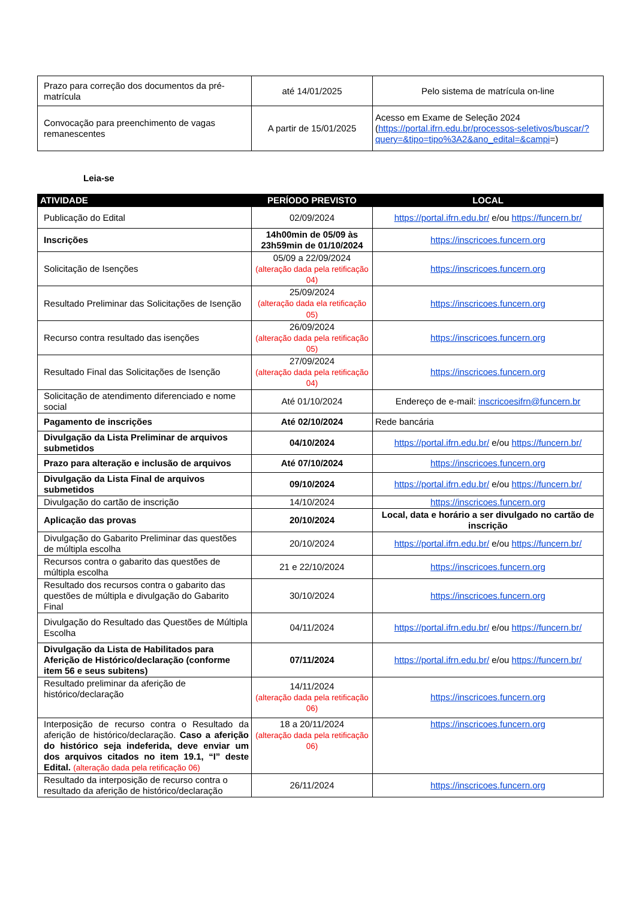| Prazo para correção dos documentos da pré-matrícula | até 14/01/2025 | Pelo sistema de matrícula on-line |
| Convocação para preenchimento de vagas remanescentes | A partir de 15/01/2025 | Acesso em Exame de Seleção 2024 ( https://portal.ifrn.edu.br/processos-seletivos/buscar/?query=&tipo=tipo%3A2&ano_edital=&campi =) |
Leia-se
| ATIVIDADE | PERÍODO PREVISTO | LOCAL |
| --- | --- | --- |
| Publicação do Edital | 02/09/2024 | https://portal.ifrn.edu.br/ e/ou https://funcern.br/ |
| Inscrições | 14h00min de 05/09 às 23h59min de 01/10/2024 | https://inscricoes.funcern.org |
| Solicitação de Isenções | 05/09 a 22/09/2024 (alteração dada pela retificação 04) | https://inscricoes.funcern.org |
| Resultado Preliminar das Solicitações de Isenção | 25/09/2024 (alteração dada ela retificação 05) | https://inscricoes.funcern.org |
| Recurso contra resultado das isenções | 26/09/2024 (alteração dada pela retificação 05) | https://inscricoes.funcern.org |
| Resultado Final das Solicitações de Isenção | 27/09/2024 (alteração dada pela retificação 04) | https://inscricoes.funcern.org |
| Solicitação de atendimento diferenciado e nome social | Até 01/10/2024 | Endereço de e-mail: inscricoesifrn@funcern.br |
| Pagamento de inscrições | Até 02/10/2024 | Rede bancária |
| Divulgação da Lista Preliminar de arquivos submetidos | 04/10/2024 | https://portal.ifrn.edu.br/ e/ou https://funcern.br/ |
| Prazo para alteração e inclusão de arquivos | Até 07/10/2024 | https://inscricoes.funcern.org |
| Divulgação da Lista Final de arquivos submetidos | 09/10/2024 | https://portal.ifrn.edu.br/ e/ou https://funcern.br/ |
| Divulgação do cartão de inscrição | 14/10/2024 | https://inscricoes.funcern.org |
| Aplicação das provas | 20/10/2024 | Local, data e horário a ser divulgado no cartão de inscrição |
| Divulgação do Gabarito Preliminar das questões de múltipla escolha | 20/10/2024 | https://portal.ifrn.edu.br/ e/ou https://funcern.br/ |
| Recursos contra o gabarito das questões de múltipla escolha | 21 e 22/10/2024 | https://inscricoes.funcern.org |
| Resultado dos recursos contra o gabarito das questões de múltipla e divulgação do Gabarito Final | 30/10/2024 | https://inscricoes.funcern.org |
| Divulgação do Resultado das Questões de Múltipla Escolha | 04/11/2024 | https://portal.ifrn.edu.br/ e/ou https://funcern.br/ |
| Divulgação da Lista de Habilitados para Aferição de Histórico/declaração (conforme item 56 e seus subitens) | 07/11/2024 | https://portal.ifrn.edu.br/ e/ou https://funcern.br/ |
| Resultado preliminar da aferição de histórico/declaração | 14/11/2024 (alteração dada pela retificação 06) | https://inscricoes.funcern.org |
| Interposição de recurso contra o Resultado da aferição de histórico/declaração. Caso a aferição do histórico seja indeferida, deve enviar um dos arquivos citados no item 19.1, “I” deste Edital. (alteração dada pela retificação 06) | 18 a 20/11/2024 (alteração dada pela retificação 06) | https://inscricoes.funcern.org |
| Resultado da interposição de recurso contra o resultado da aferição de histórico/declaração | 26/11/2024 | https://inscricoes.funcern.org |